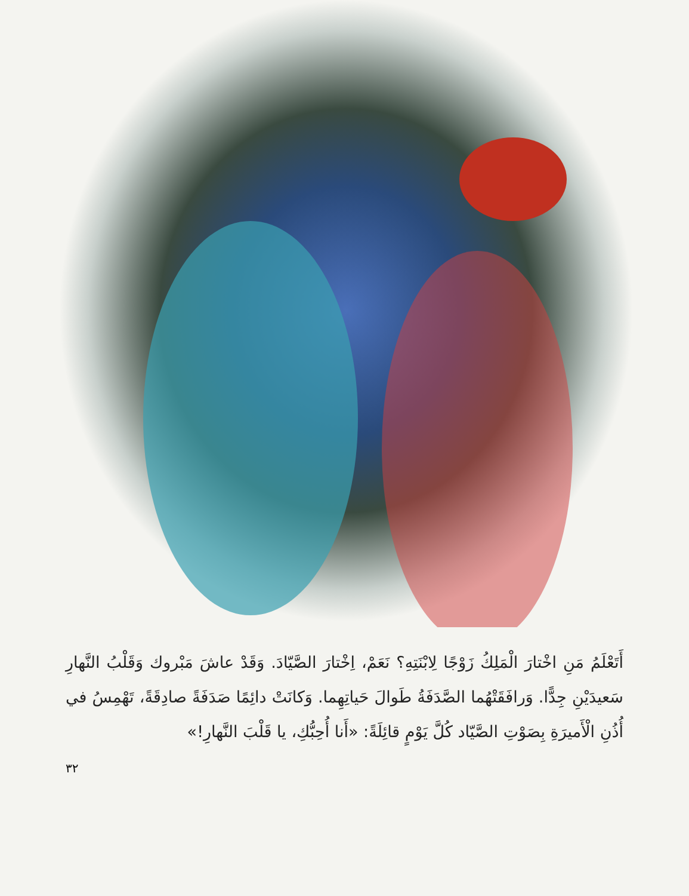أَتَعْلَمُ مَنِ اخْتارَ الْمَلِكُ زَوْجًا لِابْنَتِهِ؟ نَعَمْ، اِخْتارَ الصَّيّادَ. وَقَدْ عاشَ مَبْروك وَقَلْبُ النَّهارِ سَعيدَيْنِ جِدًّا. وَرافَقَتْهُما الصَّدَفَةُ طَوالَ حَياتِهِما. وَكانَتْ دائِمًا صَدَفَةً صادِقَةً، تَهْمِسُ في أُذُنِ الْأَميرَةِ بِصَوْتِ الصَّيّاد كُلَّ يَوْمٍ قائِلَةً: «أَنا أُحِبُّكِ، يا قَلْبَ النَّهارِ!»
٣٢